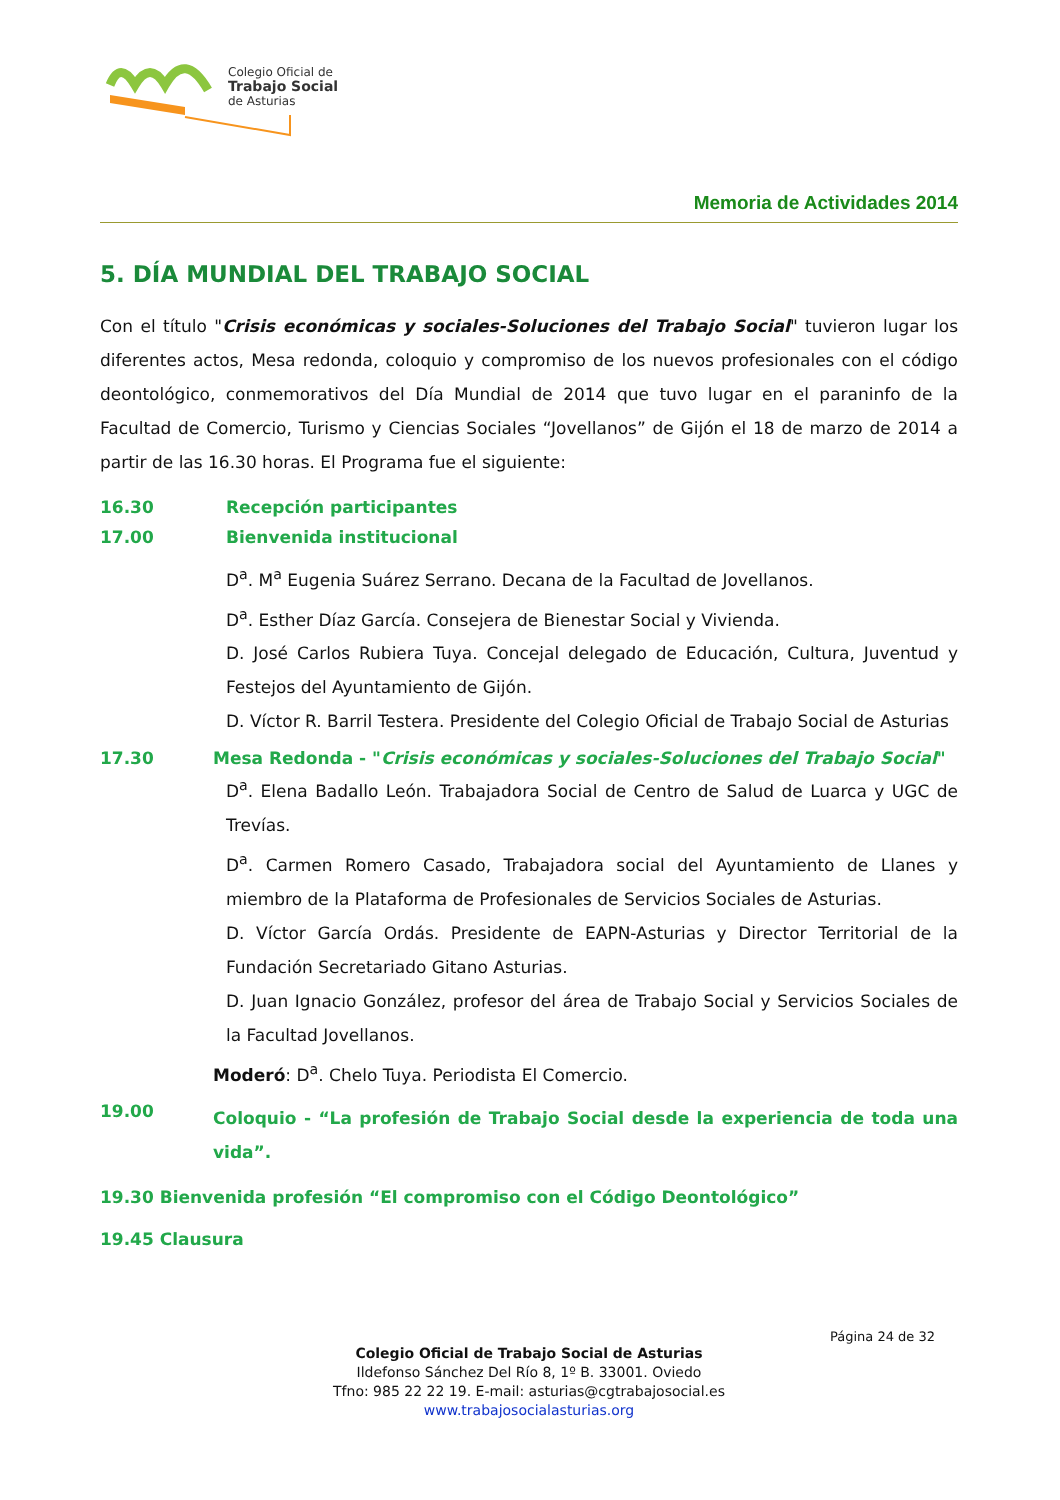Colegio Oficial de
Trabajo Social
de Asturias
Memoria de Actividades 2014
5. DÍA MUNDIAL DEL TRABAJO SOCIAL
Con el título "Crisis económicas y sociales-Soluciones del Trabajo Social" tuvieron lugar los diferentes actos, Mesa redonda, coloquio y compromiso de los nuevos profesionales con el código deontológico, conmemorativos del Día Mundial de 2014 que tuvo lugar en el paraninfo de la Facultad de Comercio, Turismo y Ciencias Sociales “Jovellanos” de Gijón el 18 de marzo de 2014 a partir de las 16.30 horas. El Programa fue el siguiente:
16.30 Recepción participantes
17.00 Bienvenida institucional
D<sup>a</sup>. M<sup>a</sup> Eugenia Suárez Serrano. Decana de la Facultad de Jovellanos.
D<sup>a</sup>. Esther Díaz García. Consejera de Bienestar Social y Vivienda.
D. José Carlos Rubiera Tuya. Concejal delegado de Educación, Cultura, Juventud y Festejos del Ayuntamiento de Gijón.
D. Víctor R. Barril Testera. Presidente del Colegio Oficial de Trabajo Social de Asturias
17.30 Mesa Redonda - "Crisis económicas y sociales-Soluciones del Trabajo Social"
D<sup>a</sup>. Elena Badallo León. Trabajadora Social de Centro de Salud de Luarca y UGC de Trevías.
D<sup>a</sup>. Carmen Romero Casado, Trabajadora social del Ayuntamiento de Llanes y miembro de la Plataforma de Profesionales de Servicios Sociales de Asturias.
D. Víctor García Ordás. Presidente de EAPN-Asturias y Director Territorial de la Fundación Secretariado Gitano Asturias.
D. Juan Ignacio González, profesor del área de Trabajo Social y Servicios Sociales de la Facultad Jovellanos.
Moderó: D<sup>a</sup>. Chelo Tuya. Periodista El Comercio.
19.00
Coloquio - “La profesión de Trabajo Social desde la experiencia de toda una vida”.
19.30 Bienvenida profesión “El compromiso con el Código Deontológico”
19.45 Clausura
Página 24 de 32
Colegio Oficial de Trabajo Social de Asturias
Ildefonso Sánchez Del Río 8, 1º B. 33001. Oviedo
Tfno: 985 22 22 19. E-mail: asturias@cgtrabajosocial.es
www.trabajosocialasturias.org